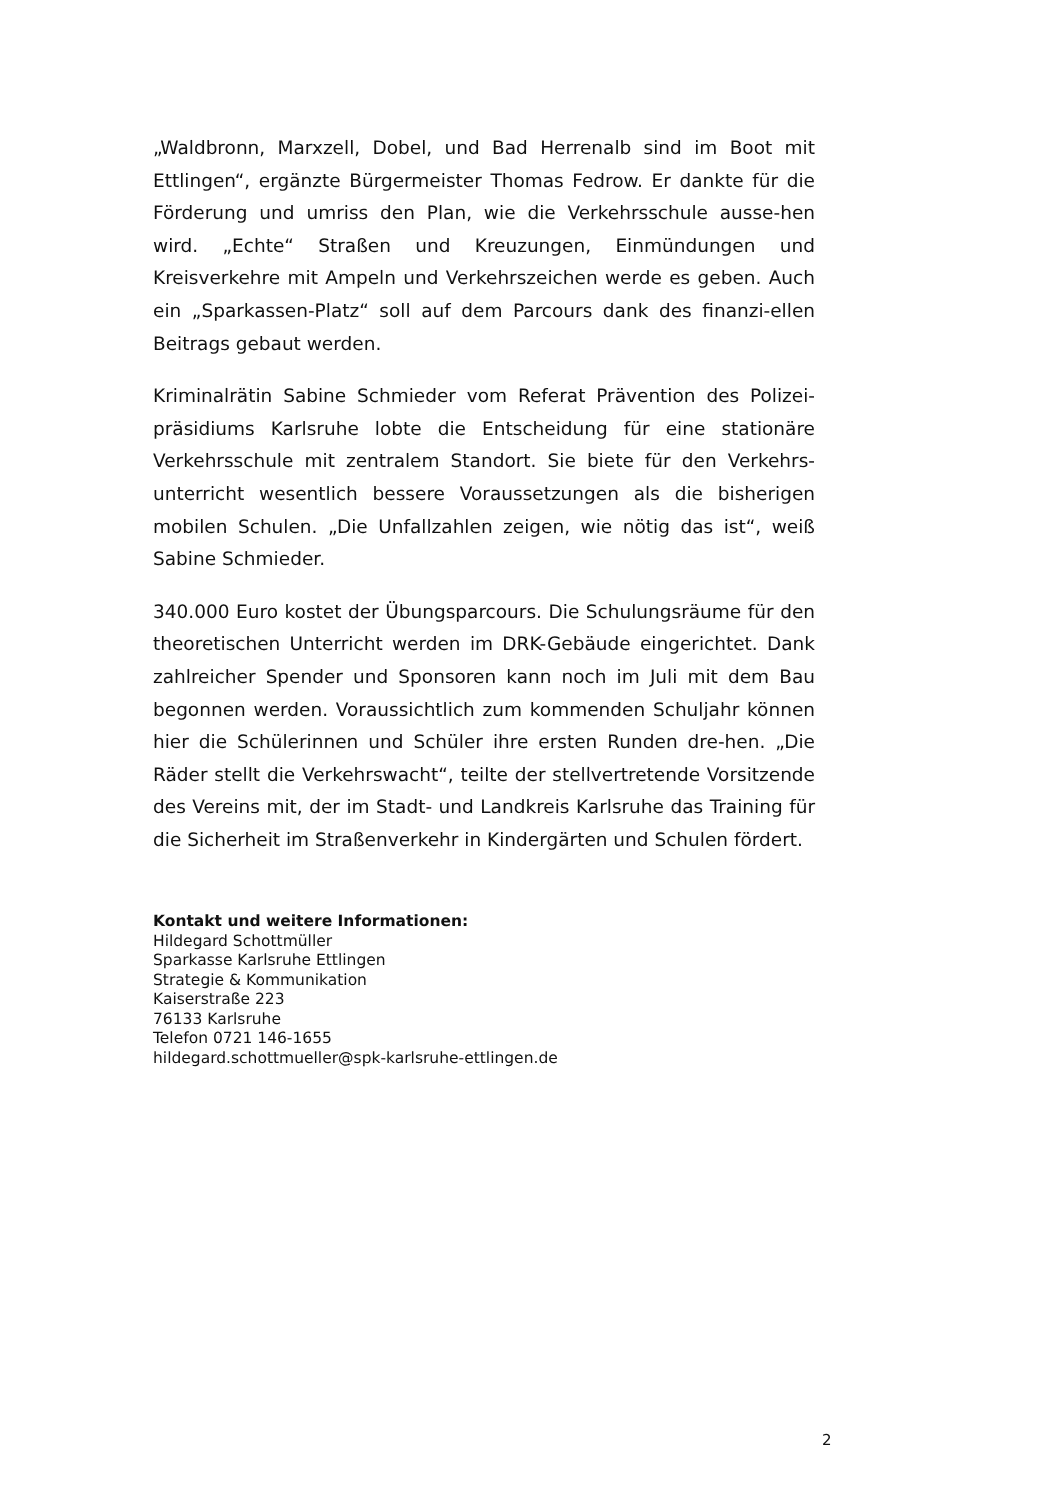„Waldbronn, Marxzell, Dobel, und Bad Herrenalb sind im Boot mit Ettlingen“, ergänzte Bürgermeister Thomas Fedrow. Er dankte für die Förderung und umriss den Plan, wie die Verkehrsschule ausse-hen wird. „Echte“ Straßen und Kreuzungen, Einmündungen und Kreisverkehre mit Ampeln und Verkehrszeichen werde es geben. Auch ein „Sparkassen-Platz“ soll auf dem Parcours dank des finanzi-ellen Beitrags gebaut werden.
Kriminalrätin Sabine Schmieder vom Referat Prävention des Polizei-präsidiums Karlsruhe lobte die Entscheidung für eine stationäre Verkehrsschule mit zentralem Standort. Sie biete für den Verkehrs-unterricht wesentlich bessere Voraussetzungen als die bisherigen mobilen Schulen. „Die Unfallzahlen zeigen, wie nötig das ist“, weiß Sabine Schmieder.
340.000 Euro kostet der Übungsparcours. Die Schulungsräume für den theoretischen Unterricht werden im DRK-Gebäude eingerichtet. Dank zahlreicher Spender und Sponsoren kann noch im Juli mit dem Bau begonnen werden. Voraussichtlich zum kommenden Schuljahr können hier die Schülerinnen und Schüler ihre ersten Runden dre-hen. „Die Räder stellt die Verkehrswacht“, teilte der stellvertretende Vorsitzende des Vereins mit, der im Stadt- und Landkreis Karlsruhe das Training für die Sicherheit im Straßenverkehr in Kindergärten und Schulen fördert.
Kontakt und weitere Informationen:
Hildegard Schottmüller
Sparkasse Karlsruhe Ettlingen
Strategie & Kommunikation
Kaiserstraße 223
76133 Karlsruhe
Telefon 0721 146-1655
hildegard.schottmueller@spk-karlsruhe-ettlingen.de
2